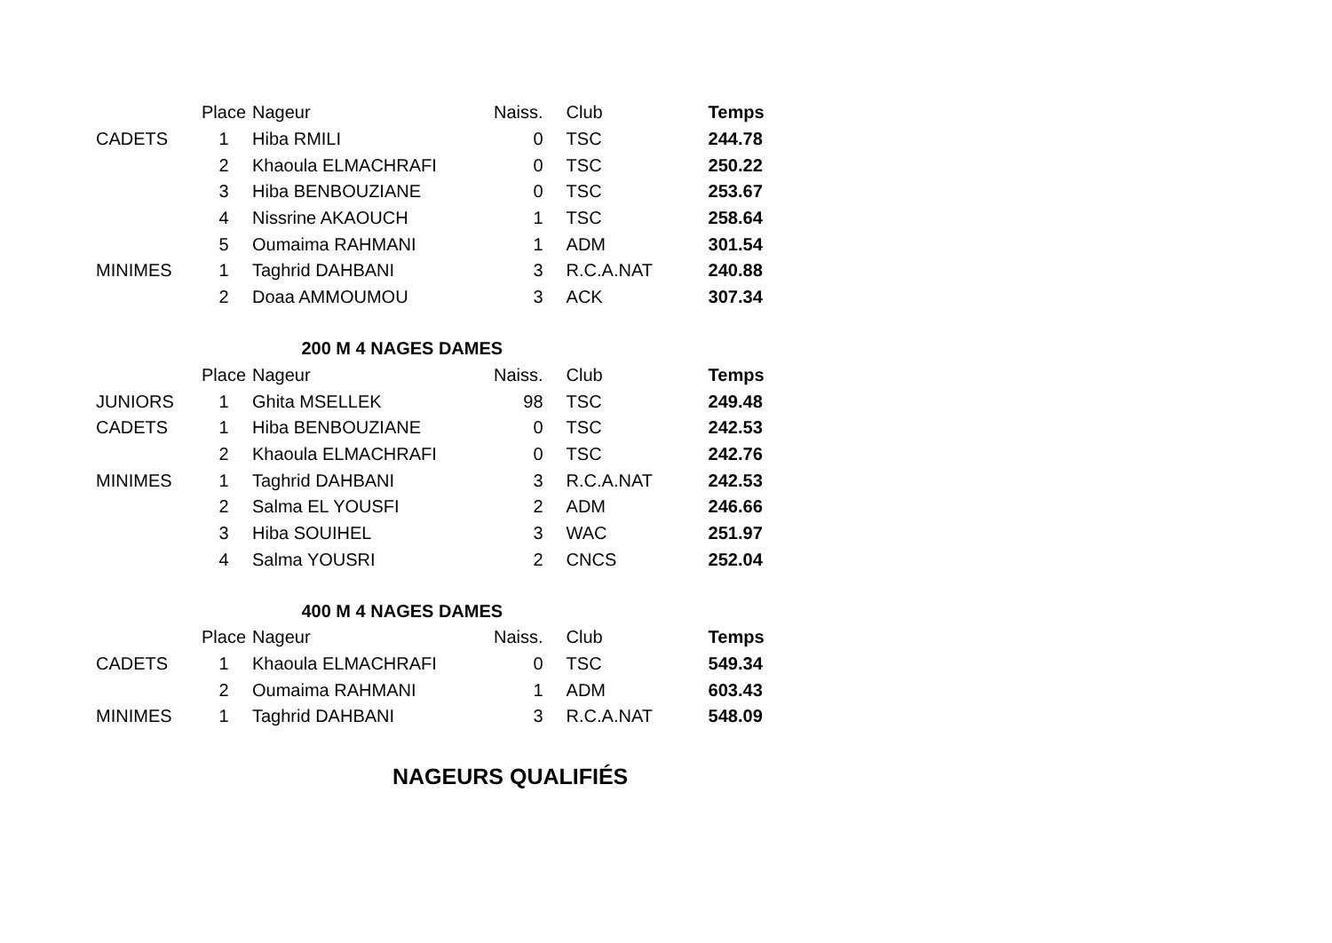| | Place | Nageur | Naiss. | Club | Temps |
| --- | --- | --- | --- | --- | --- |
| CADETS | 1 | Hiba RMILI | 0 | TSC | 244.78 |
| | 2 | Khaoula ELMACHRAFI | 0 | TSC | 250.22 |
| | 3 | Hiba BENBOUZIANE | 0 | TSC | 253.67 |
| | 4 | Nissrine AKAOUCH | 1 | TSC | 258.64 |
| | 5 | Oumaima RAHMANI | 1 | ADM | 301.54 |
| MINIMES | 1 | Taghrid DAHBANI | 3 | R.C.A.NAT | 240.88 |
| | 2 | Doaa AMMOUMOU | 3 | ACK | 307.34 |
| 200 M 4 NAGES DAMES | | | | | |
| | Place | Nageur | Naiss. | Club | Temps |
| JUNIORS | 1 | Ghita MSELLEK | 98 | TSC | 249.48 |
| CADETS | 1 | Hiba BENBOUZIANE | 0 | TSC | 242.53 |
| | 2 | Khaoula ELMACHRAFI | 0 | TSC | 242.76 |
| MINIMES | 1 | Taghrid DAHBANI | 3 | R.C.A.NAT | 242.53 |
| | 2 | Salma EL YOUSFI | 2 | ADM | 246.66 |
| | 3 | Hiba SOUIHEL | 3 | WAC | 251.97 |
| | 4 | Salma YOUSRI | 2 | CNCS | 252.04 |
| 400 M 4 NAGES DAMES | | | | | |
| | Place | Nageur | Naiss. | Club | Temps |
| CADETS | 1 | Khaoula ELMACHRAFI | 0 | TSC | 549.34 |
| | 2 | Oumaima RAHMANI | 1 | ADM | 603.43 |
| MINIMES | 1 | Taghrid DAHBANI | 3 | R.C.A.NAT | 548.09 |
NAGEURS QUALIFIÉS